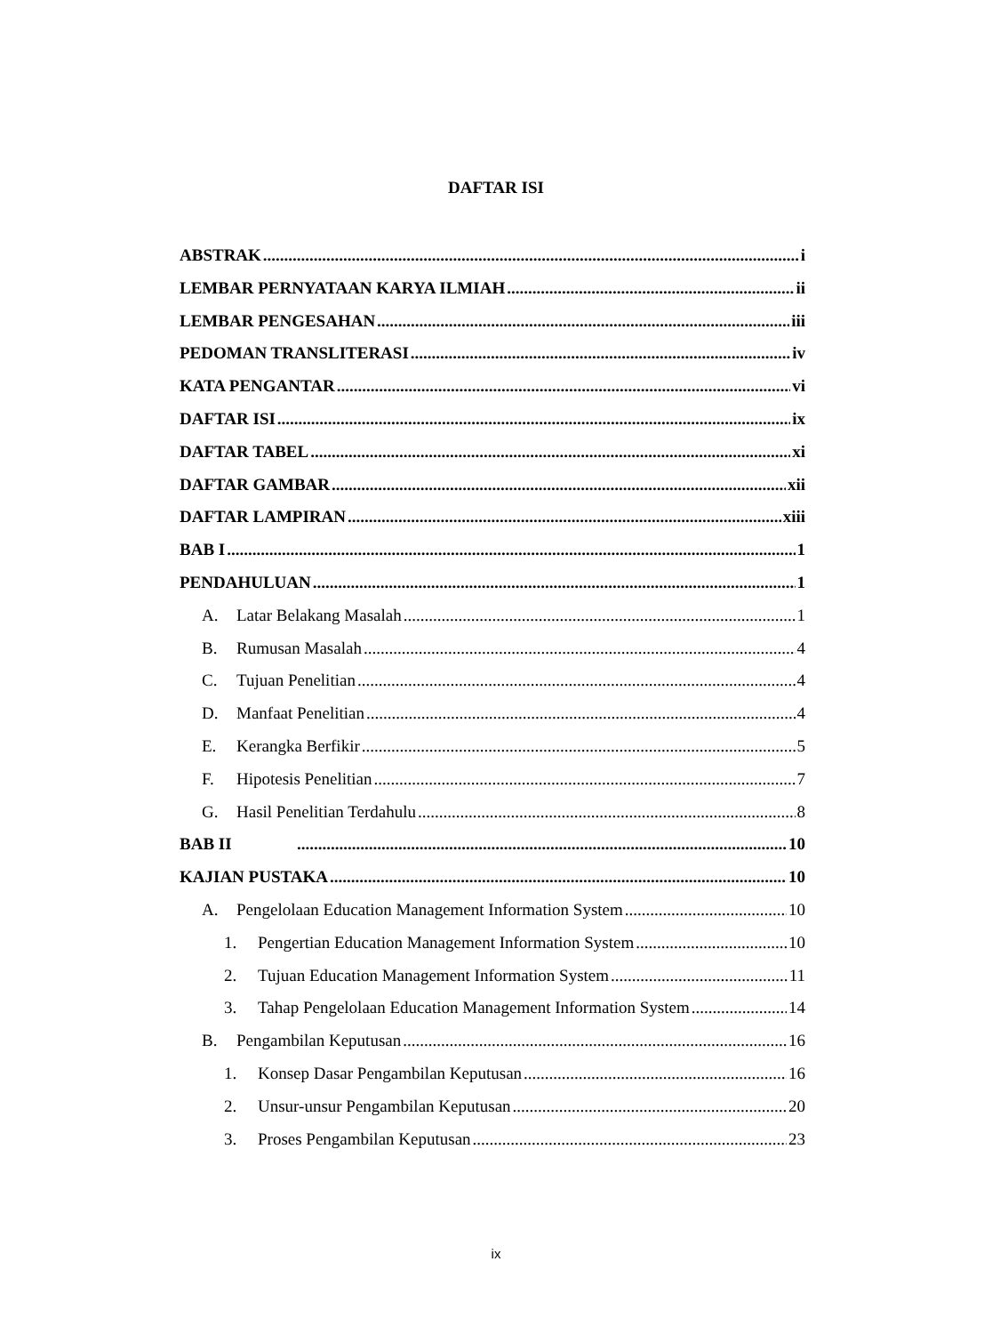DAFTAR ISI
ABSTRAK i
LEMBAR PERNYATAAN KARYA ILMIAH ii
LEMBAR PENGESAHAN iii
PEDOMAN TRANSLITERASI iv
KATA PENGANTAR vi
DAFTAR ISI ix
DAFTAR TABEL xi
DAFTAR GAMBAR xii
DAFTAR LAMPIRAN xiii
BAB I 1
PENDAHULUAN 1
A. Latar Belakang Masalah 1
B. Rumusan Masalah 4
C. Tujuan Penelitian 4
D. Manfaat Penelitian 4
E. Kerangka Berfikir 5
F. Hipotesis Penelitian 7
G. Hasil Penelitian Terdahulu 8
BAB II 10
KAJIAN PUSTAKA 10
A. Pengelolaan Education Management Information System 10
1. Pengertian Education Management Information System 10
2. Tujuan Education Management Information System 11
3. Tahap Pengelolaan Education Management Information System 14
B. Pengambilan Keputusan 16
1. Konsep Dasar Pengambilan Keputusan 16
2. Unsur-unsur Pengambilan Keputusan 20
3. Proses Pengambilan Keputusan 23
ix